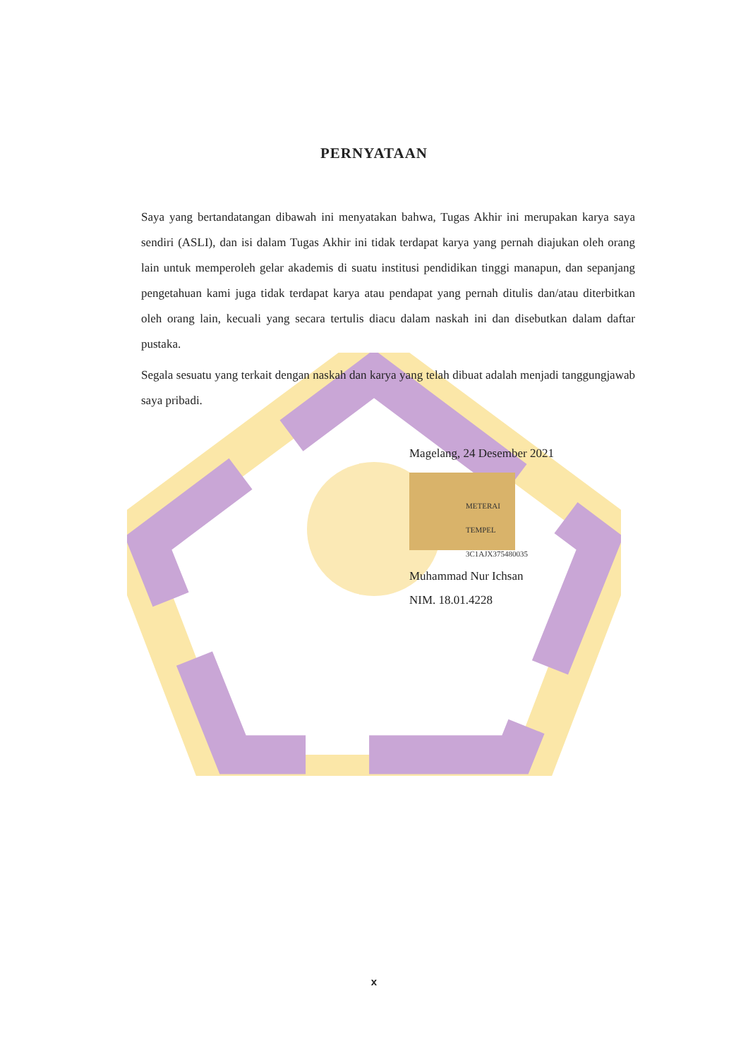PERNYATAAN
Saya yang bertandatangan dibawah ini menyatakan bahwa, Tugas Akhir ini merupakan karya saya sendiri (ASLI), dan isi dalam Tugas Akhir ini tidak terdapat karya yang pernah diajukan oleh orang lain untuk memperoleh gelar akademis di suatu institusi pendidikan tinggi manapun, dan sepanjang pengetahuan kami juga tidak terdapat karya atau pendapat yang pernah ditulis dan/atau diterbitkan oleh orang lain, kecuali yang secara tertulis diacu dalam naskah ini dan disebutkan dalam daftar pustaka.
Segala sesuatu yang terkait dengan naskah dan karya yang telah dibuat adalah menjadi tanggungjawab saya pribadi.
Magelang, 24 Desember 2021
METERAI TEMPEL
3C1AJX375480035
Muhammad Nur Ichsan
NIM. 18.01.4228
x